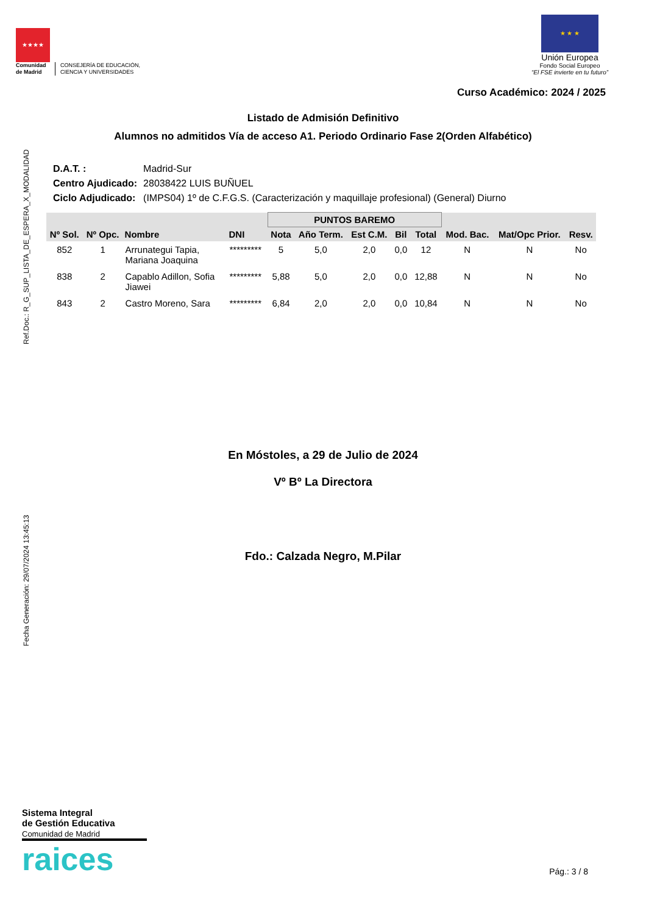★★★★
Comunidad
de Madrid
CONSEJERÍA DE EDUCACIÓN,
CIENCIA Y UNIVERSIDADES
★ ★ ★
Unión Europea
Fondo Social Europeo
“El FSE invierte en tu futuro”
Curso Académico: 2024 / 2025
Listado de Admisión Definitivo
Alumnos no admitidos Vía de acceso A1. Periodo Ordinario Fase 2(Orden Alfabético)
Ref.Doc.: R_G_SUP_LISTA_DE_ESPERA_X_MODALIDAD
Fecha Generación: 29/07/2024 13:45:13
| D.A.T. : | Madrid-Sur |
| Centro Ajudicado: | 28038422 LUIS BUÑUEL |
| Ciclo Adjudicado: | (IMPS04) 1º de C.F.G.S. (Caracterización y maquillaje profesional) (General) Diurno |
| Nº Sol. | Nº Opc. | Nombre | DNI | PUNTOS BAREMO | | | | | Mod. Bac. | Mat/Opc Prior. | Resv. |
| --- | --- | --- | --- | --- | --- | --- | --- | --- | --- | --- | --- |
| | | | | Nota | Año Term. | Est C.M. | Bil | Total | | | |
| 852 | 1 | Arrunategui Tapia, Mariana Joaquina | ********* | 5 | 5,0 | 2,0 | 0,0 | 12 | N | N | No |
| 838 | 2 | Capablo Adillon, Sofia Jiawei | ********* | 5,88 | 5,0 | 2,0 | 0,0 | 12,88 | N | N | No |
| 843 | 2 | Castro Moreno, Sara | ********* | 6,84 | 2,0 | 2,0 | 0,0 | 10,84 | N | N | No |
En Móstoles, a 29 de Julio de 2024
Vº Bº La Directora
Fdo.: Calzada Negro, M.Pilar
Sistema Integral
de Gestión Educativa
Comunidad de Madrid
raices
Pág.: 3 / 8